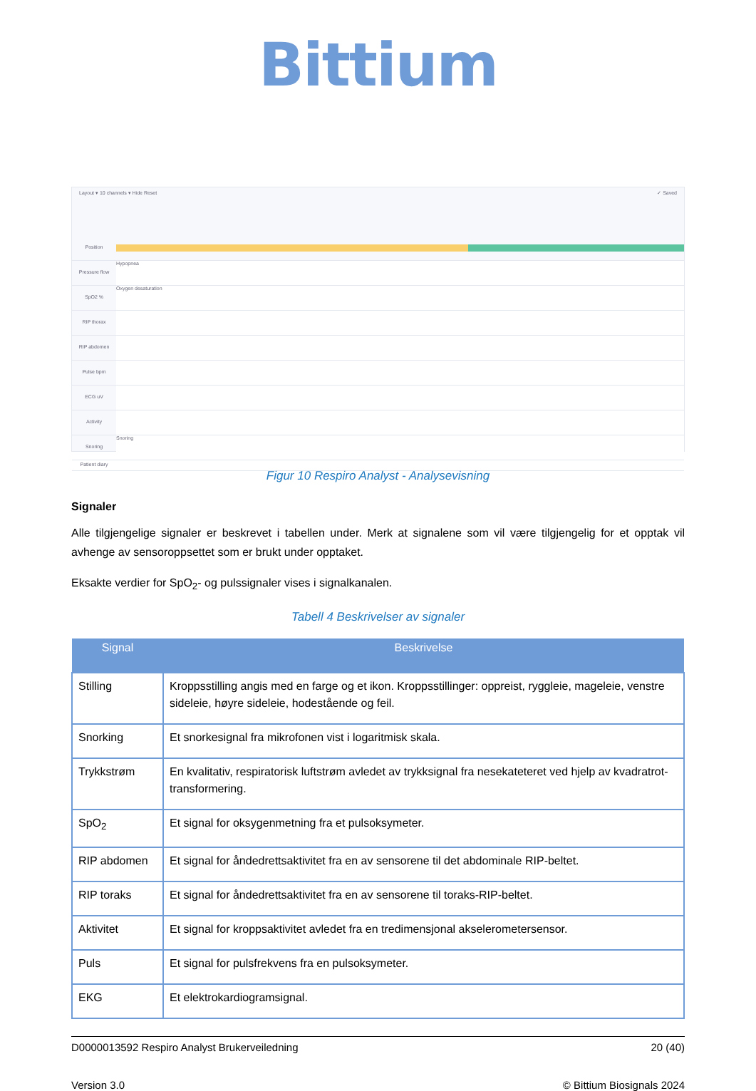Bittium
Layout ▾ 10 channels ▾ Hide Reset ✓ Saved
Position
Pressure flow
Hypopnea
SpO2 %
Oxygen desaturation
RIP thorax
RIP abdomen
Pulse bpm
ECG uV
Activity
Snoring
Snoring
Patient diary
Figur 10 Respiro Analyst - Analysevisning
Signaler
Alle tilgjengelige signaler er beskrevet i tabellen under. Merk at signalene som vil være tilgjengelig for et opptak vil avhenge av sensoroppsettet som er brukt under opptaket.
Eksakte verdier for SpO<sub>2</sub>- og pulssignaler vises i signalkanalen.
Tabell 4 Beskrivelser av signaler
| Signal | Beskrivelse |
| --- | --- |
| Stilling | Kroppsstilling angis med en farge og et ikon. Kroppsstillinger: oppreist, ryggleie, mageleie, venstre sideleie, høyre sideleie, hodestående og feil. |
| Snorking | Et snorkesignal fra mikrofonen vist i logaritmisk skala. |
| Trykkstrøm | En kvalitativ, respiratorisk luftstrøm avledet av trykksignal fra nesekateteret ved hjelp av kvadratrot-transformering. |
| SpO<sub>2</sub> | Et signal for oksygenmetning fra et pulsoksymeter. |
| RIP abdomen | Et signal for åndedrettsaktivitet fra en av sensorene til det abdominale RIP-beltet. |
| RIP toraks | Et signal for åndedrettsaktivitet fra en av sensorene til toraks-RIP-beltet. |
| Aktivitet | Et signal for kroppsaktivitet avledet fra en tredimensjonal akselerometersensor. |
| Puls | Et signal for pulsfrekvens fra en pulsoksymeter. |
| EKG | Et elektrokardiogramsignal. |
D0000013592 Respiro Analyst Brukerveiledning 20 (40)
Version 3.0 © Bittium Biosignals 2024